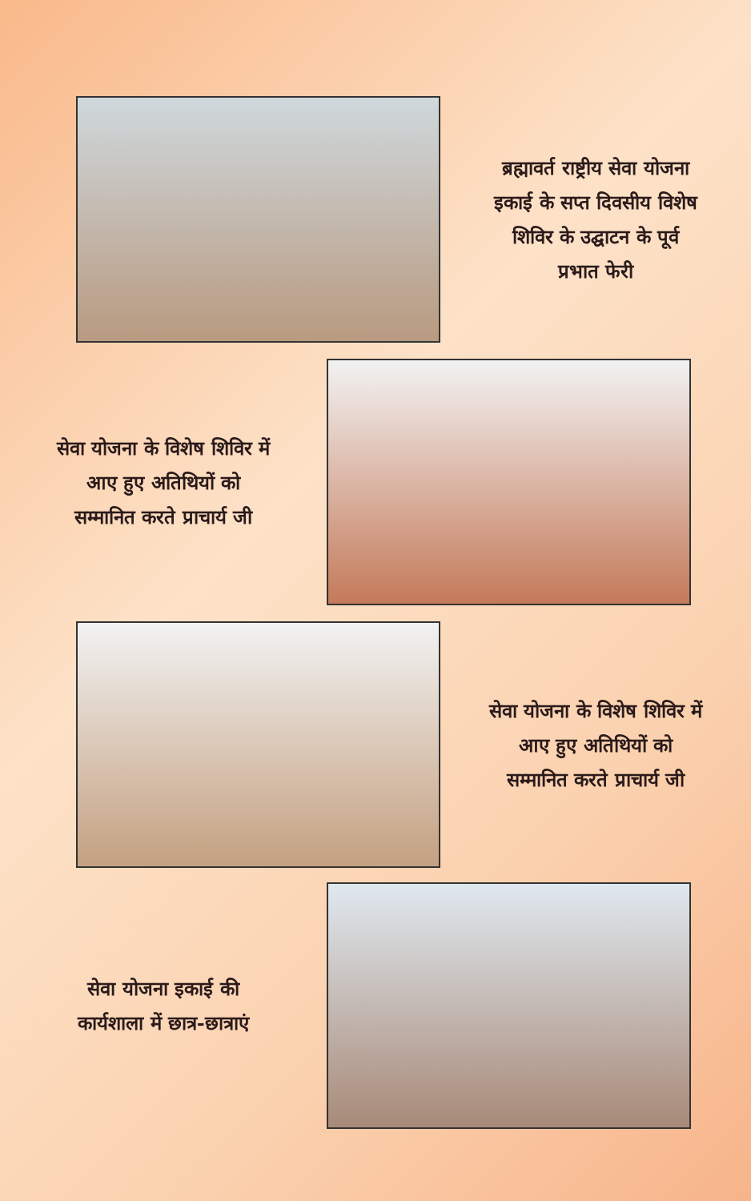ब्रह्मावर्त राष्ट्रीय सेवा योजना
इकाई के सप्त दिवसीय विशेष
शिविर के उद्घाटन के पूर्व
प्रभात फेरी
सेवा योजना के विशेष शिविर में
आए हुए अतिथियों को
सम्मानित करते प्राचार्य जी
सेवा योजना के विशेष शिविर में
आए हुए अतिथियों को
सम्मानित करते प्राचार्य जी
सेवा योजना इकाई की
कार्यशाला में छात्र-छात्राएं